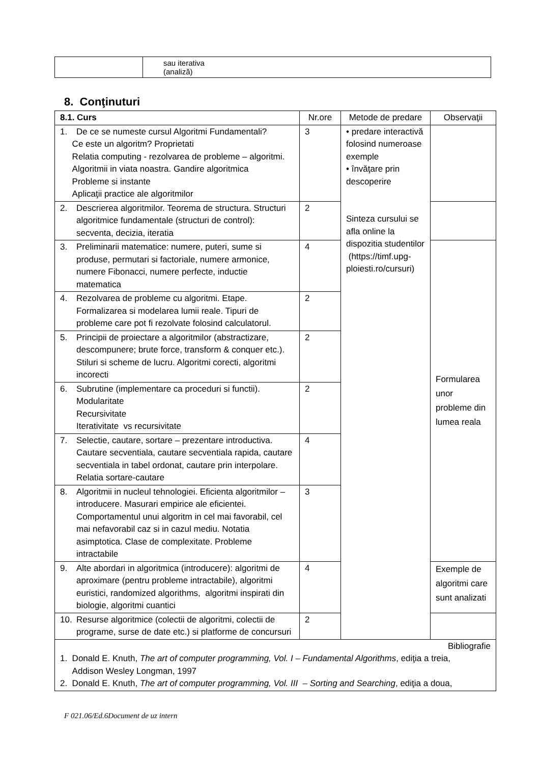| | sau iterativa (analiză) |
8. Conţinuturi
| 8.1. Curs | Nr.ore | Metode de predare | Observaţii |
| --- | --- | --- | --- |
| 1. De ce se numeste cursul Algoritmi Fundamentali? Ce este un algoritm? Proprietati Relatia computing - rezolvarea de probleme – algoritmi. Algoritmii in viata noastra. Gandire algoritmica Probleme si instante Aplicaţii practice ale algoritmilor | 3 | • predare interactivă folosind numeroase exemple • învăţare prin descoperire Sinteza cursului se afla online la dispozitia studentilor (https://timf.upg-ploiesti.ro/cursuri) | |
| 2. Descrierea algoritmilor. Teorema de structura. Structuri algoritmice fundamentale (structuri de control): secventa, decizia, iteratia | 2 | | |
| 3. Preliminarii matematice: numere, puteri, sume si produse, permutari si factoriale, numere armonice, numere Fibonacci, numere perfecte, inductie matematica | 4 | | Formularea unor probleme din lumea reala |
| 4. Rezolvarea de probleme cu algoritmi. Etape. Formalizarea si modelarea lumii reale. Tipuri de probleme care pot fi rezolvate folosind calculatorul. | 2 | | |
| 5. Principii de proiectare a algoritmilor (abstractizare, descompunere; brute force, transform & conquer etc.). Stiluri si scheme de lucru. Algoritmi corecti, algoritmi incorecti | 2 | | |
| 6. Subrutine (implementare ca proceduri si functii). Modularitate Recursivitate Iterativitate vs recursivitate | 2 | | |
| 7. Selectie, cautare, sortare – prezentare introductiva. Cautare secventiala, cautare secventiala rapida, cautare secventiala in tabel ordonat, cautare prin interpolare. Relatia sortare-cautare | 4 | | |
| 8. Algoritmii in nucleul tehnologiei. Eficienta algoritmilor – introducere. Masurari empirice ale eficientei. Comportamentul unui algoritm in cel mai favorabil, cel mai nefavorabil caz si in cazul mediu. Notatia asimptotica. Clase de complexitate. Probleme intractabile | 3 | | |
| 9. Alte abordari in algoritmica (introducere): algoritmi de aproximare (pentru probleme intractabile), algoritmi euristici, randomized algorithms, algoritmi inspirati din biologie, algoritmi cuantici | 4 | | Exemple de algoritmi care sunt analizati |
| 10. Resurse algoritmice (colectii de algoritmi, colectii de programe, surse de date etc.) si platforme de concursuri | 2 | | |
| Bibliografie 1. Donald E. Knuth, The art of computer programming, Vol. I – Fundamental Algorithms , ediţia a treia, Addison Wesley Longman, 1997 2. Donald E. Knuth, The art of computer programming, Vol. III – Sorting and Searching , ediţia a doua, | | | |
F 021.06/Ed.6Document de uz intern